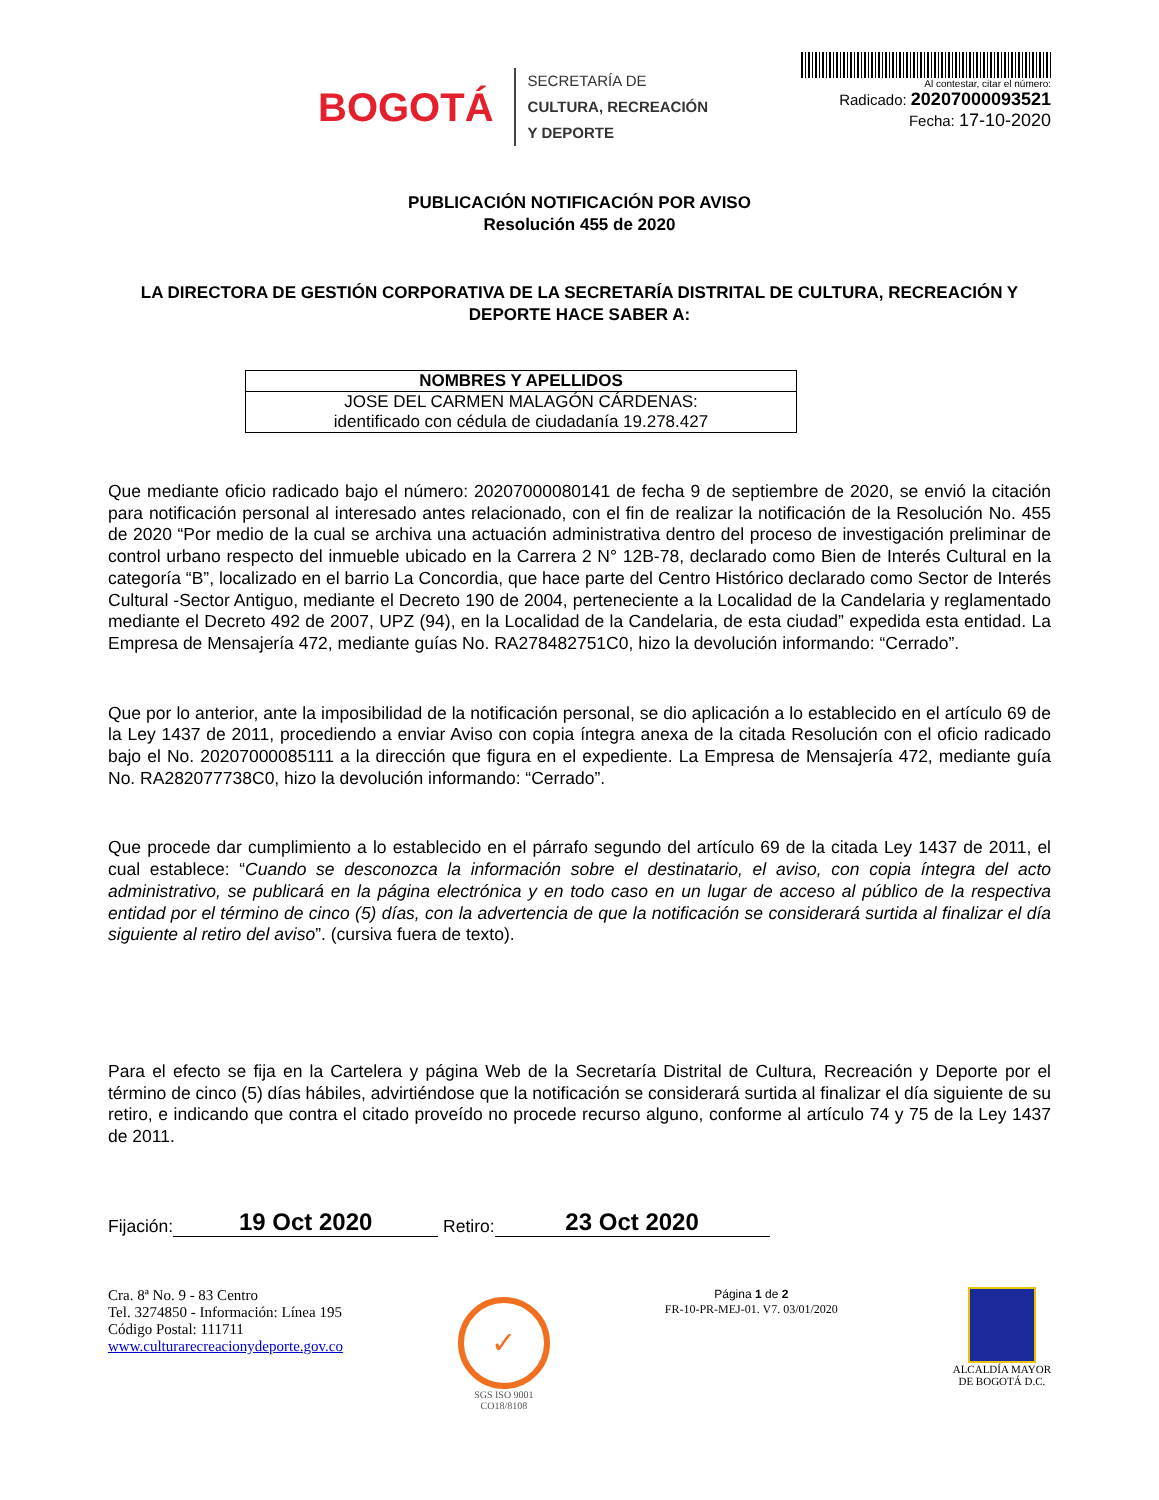BOGOTÁ
SECRETARÍA DE
CULTURA, RECREACIÓN
Y DEPORTE
Al contestar, citar el número:
Radicado: 20207000093521
Fecha: 17-10-2020
PUBLICACIÓN NOTIFICACIÓN POR AVISO
Resolución 455 de 2020
LA DIRECTORA DE GESTIÓN CORPORATIVA DE LA SECRETARÍA DISTRITAL DE CULTURA, RECREACIÓN Y DEPORTE HACE SABER A:
| NOMBRES Y APELLIDOS |
| --- |
| JOSE DEL CARMEN MALAGÓN CÁRDENAS: identificado con cédula de ciudadanía 19.278.427 |
Que mediante oficio radicado bajo el número: 20207000080141 de fecha 9 de septiembre de 2020, se envió la citación para notificación personal al interesado antes relacionado, con el fin de realizar la notificación de la Resolución No. 455 de 2020 “Por medio de la cual se archiva una actuación administrativa dentro del proceso de investigación preliminar de control urbano respecto del inmueble ubicado en la Carrera 2 N° 12B-78, declarado como Bien de Interés Cultural en la categoría “B”, localizado en el barrio La Concordia, que hace parte del Centro Histórico declarado como Sector de Interés Cultural -Sector Antiguo, mediante el Decreto 190 de 2004, perteneciente a la Localidad de la Candelaria y reglamentado mediante el Decreto 492 de 2007, UPZ (94), en la Localidad de la Candelaria, de esta ciudad” expedida esta entidad. La Empresa de Mensajería 472, mediante guías No. RA278482751C0, hizo la devolución informando: “Cerrado”.
Que por lo anterior, ante la imposibilidad de la notificación personal, se dio aplicación a lo establecido en el artículo 69 de la Ley 1437 de 2011, procediendo a enviar Aviso con copia íntegra anexa de la citada Resolución con el oficio radicado bajo el No. 20207000085111 a la dirección que figura en el expediente. La Empresa de Mensajería 472, mediante guía No. RA282077738C0, hizo la devolución informando: “Cerrado”.
Que procede dar cumplimiento a lo establecido en el párrafo segundo del artículo 69 de la citada Ley 1437 de 2011, el cual establece: “Cuando se desconozca la información sobre el destinatario, el aviso, con copia íntegra del acto administrativo, se publicará en la página electrónica y en todo caso en un lugar de acceso al público de la respectiva entidad por el término de cinco (5) días, con la advertencia de que la notificación se considerará surtida al finalizar el día siguiente al retiro del aviso”. (cursiva fuera de texto).
Para el efecto se fija en la Cartelera y página Web de la Secretaría Distrital de Cultura, Recreación y Deporte por el término de cinco (5) días hábiles, advirtiéndose que la notificación se considerará surtida al finalizar el día siguiente de su retiro, e indicando que contra el citado proveído no procede recurso alguno, conforme al artículo 74 y 75 de la Ley 1437 de 2011.
Fijación: 19 Oct 2020 Retiro: 23 Oct 2020
Cra. 8ª No. 9 - 83 Centro
Tel. 3274850 - Información: Línea 195
Código Postal: 111711
www.culturarecreacionydeporte.gov.co
✓
SGS ISO 9001
CO18/8108
Página 1 de 2
FR-10-PR-MEJ-01. V7. 03/01/2020
ALCALDÍA MAYOR
DE BOGOTÁ D.C.